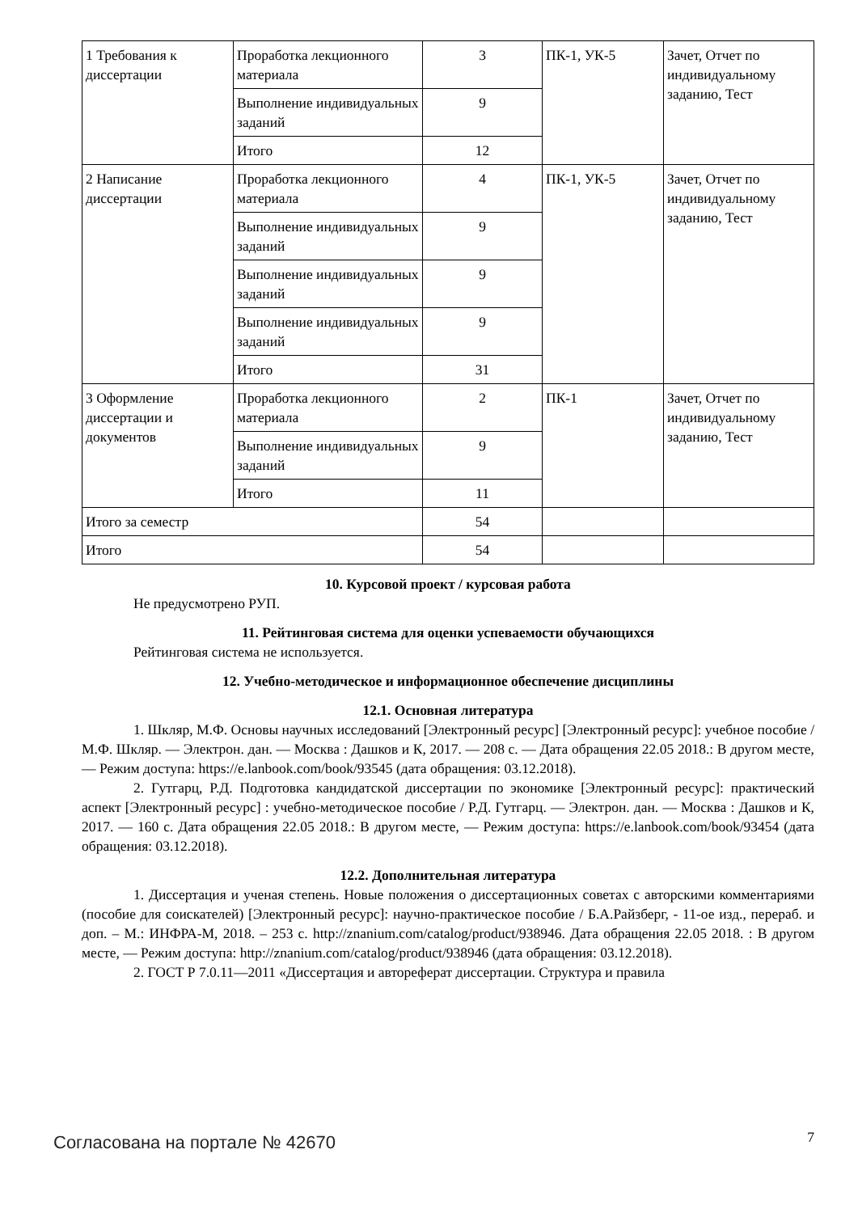| 1 Требования к диссертации | Проработка лекционного материала | 3 | ПК-1, УК-5 | Зачет, Отчет по индивидуальному заданию, Тест |
| | Выполнение индивидуальных заданий | 9 | | |
| | Итого | 12 | | |
| 2 Написание диссертации | Проработка лекционного материала | 4 | ПК-1, УК-5 | Зачет, Отчет по индивидуальному заданию, Тест |
| | Выполнение индивидуальных заданий | 9 | | |
| | Выполнение индивидуальных заданий | 9 | | |
| | Выполнение индивидуальных заданий | 9 | | |
| | Итого | 31 | | |
| 3 Оформление диссертации и документов | Проработка лекционного материала | 2 | ПК-1 | Зачет, Отчет по индивидуальному заданию, Тест |
| | Выполнение индивидуальных заданий | 9 | | |
| | Итого | 11 | | |
| Итого за семестр | | 54 | | |
| Итого | | 54 | | |
10. Курсовой проект / курсовая работа
Не предусмотрено РУП.
11. Рейтинговая система для оценки успеваемости обучающихся
Рейтинговая система не используется.
12. Учебно-методическое и информационное обеспечение дисциплины
12.1. Основная литература
1. Шкляр, М.Ф. Основы научных исследований [Электронный ресурс] [Электронный ресурс]: учебное пособие / М.Ф. Шкляр. — Электрон. дан. — Москва : Дашков и К, 2017. — 208 с. — Дата обращения 22.05 2018.: В другом месте, — Режим доступа: https://e.lanbook.com/book/93545 (дата обращения: 03.12.2018).
2. Гутгарц, Р.Д. Подготовка кандидатской диссертации по экономике [Электронный ресурс]: практический аспект [Электронный ресурс] : учебно-методическое пособие / Р.Д. Гутгарц. — Электрон. дан. — Москва : Дашков и К, 2017. — 160 с. Дата обращения 22.05 2018.: В другом месте, — Режим доступа: https://e.lanbook.com/book/93454 (дата обращения: 03.12.2018).
12.2. Дополнительная литература
1. Диссертация и ученая степень. Новые положения о диссертационных советах с авторскими комментариями (пособие для соискателей) [Электронный ресурс]: научно-практическое пособие / Б.А.Райзберг, - 11-ое изд., перераб. и доп. – М.: ИНФРА-М, 2018. – 253 с. http://znanium.com/catalog/product/938946. Дата обращения 22.05 2018. : В другом месте, — Режим доступа: http://znanium.com/catalog/product/938946 (дата обращения: 03.12.2018).
2. ГОСТ Р 7.0.11—2011 «Диссертация и автореферат диссертации. Структура и правила
Согласована на портале № 42670 7